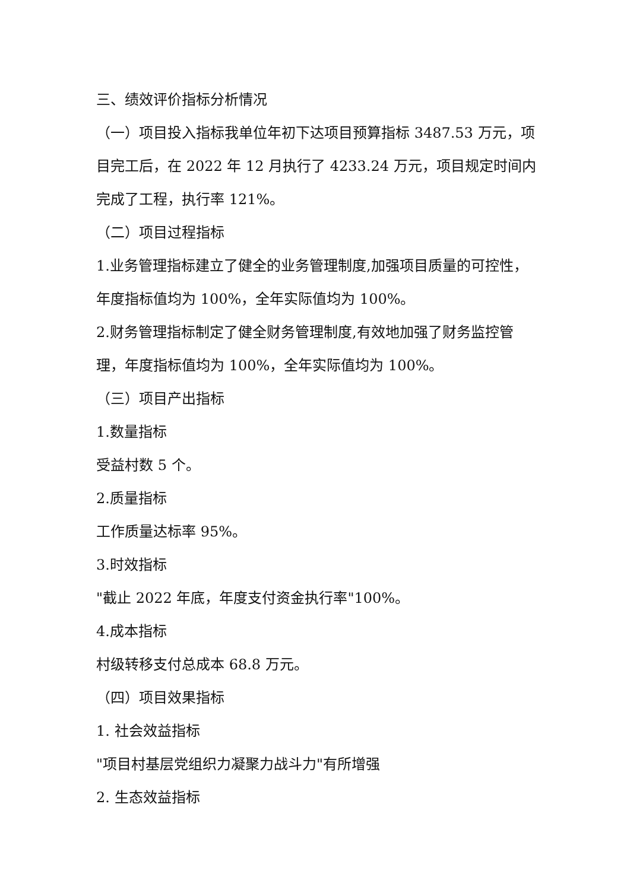三、绩效评价指标分析情况
（一）项目投入指标我单位年初下达项目预算指标 3487.53 万元，项目完工后，在 2022 年 12 月执行了 4233.24 万元，项目规定时间内完成了工程，执行率 121%。
（二）项目过程指标
1.业务管理指标建立了健全的业务管理制度,加强项目质量的可控性，年度指标值均为 100%，全年实际值均为 100%。
2.财务管理指标制定了健全财务管理制度,有效地加强了财务监控管理，年度指标值均为 100%，全年实际值均为 100%。
（三）项目产出指标
1.数量指标
受益村数 5 个。
2.质量指标
工作质量达标率 95%。
3.时效指标
"截止 2022 年底，年度支付资金执行率"100%。
4.成本指标
村级转移支付总成本 68.8 万元。
（四）项目效果指标
1. 社会效益指标
"项目村基层党组织力凝聚力战斗力"有所增强
2. 生态效益指标